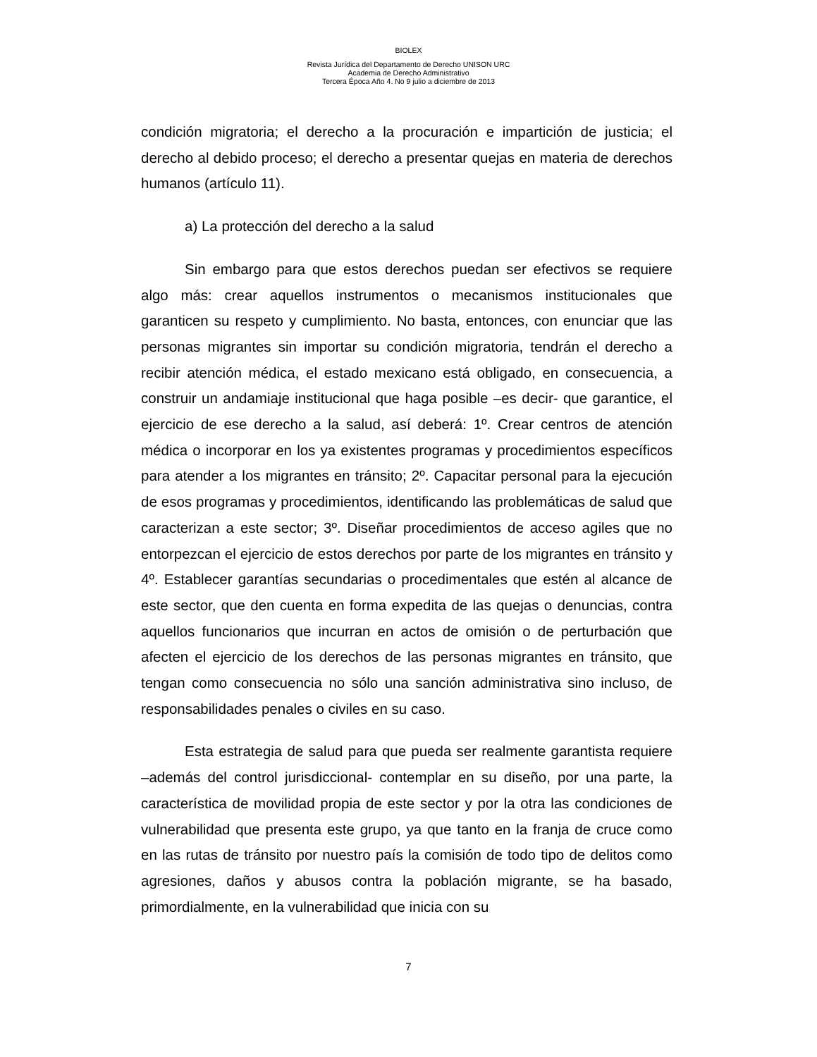BIOLEX
Revista Jurídica del Departamento de Derecho UNISON URC
Academia de Derecho Administrativo
Tercera Época Año 4. No 9 julio a diciembre de 2013
condición migratoria; el derecho a la procuración e impartición de justicia; el derecho al debido proceso; el derecho a presentar quejas en materia de derechos humanos (artículo 11).
a) La protección del derecho a la salud
Sin embargo para que estos derechos puedan ser efectivos se requiere algo más: crear aquellos instrumentos o mecanismos institucionales que garanticen su respeto y cumplimiento. No basta, entonces, con enunciar que las personas migrantes sin importar su condición migratoria, tendrán el derecho a recibir atención médica, el estado mexicano está obligado, en consecuencia, a construir un andamiaje institucional que haga posible –es decir- que garantice, el ejercicio de ese derecho a la salud, así deberá: 1º. Crear centros de atención médica o incorporar en los ya existentes programas y procedimientos específicos para atender a los migrantes en tránsito; 2º. Capacitar personal para la ejecución de esos programas y procedimientos, identificando las problemáticas de salud que caracterizan a este sector; 3º. Diseñar procedimientos de acceso agiles que no entorpezcan el ejercicio de estos derechos por parte de los migrantes en tránsito y 4º. Establecer garantías secundarias o procedimentales que estén al alcance de este sector, que den cuenta en forma expedita de las quejas o denuncias, contra aquellos funcionarios que incurran en actos de omisión o de perturbación que afecten el ejercicio de los derechos de las personas migrantes en tránsito, que tengan como consecuencia no sólo una sanción administrativa sino incluso, de responsabilidades penales o civiles en su caso.
Esta estrategia de salud para que pueda ser realmente garantista requiere –además del control jurisdiccional- contemplar en su diseño, por una parte, la característica de movilidad propia de este sector y por la otra las condiciones de vulnerabilidad que presenta este grupo, ya que tanto en la franja de cruce como en las rutas de tránsito por nuestro país la comisión de todo tipo de delitos como agresiones, daños y abusos contra la población migrante, se ha basado, primordialmente, en la vulnerabilidad que inicia con su
7